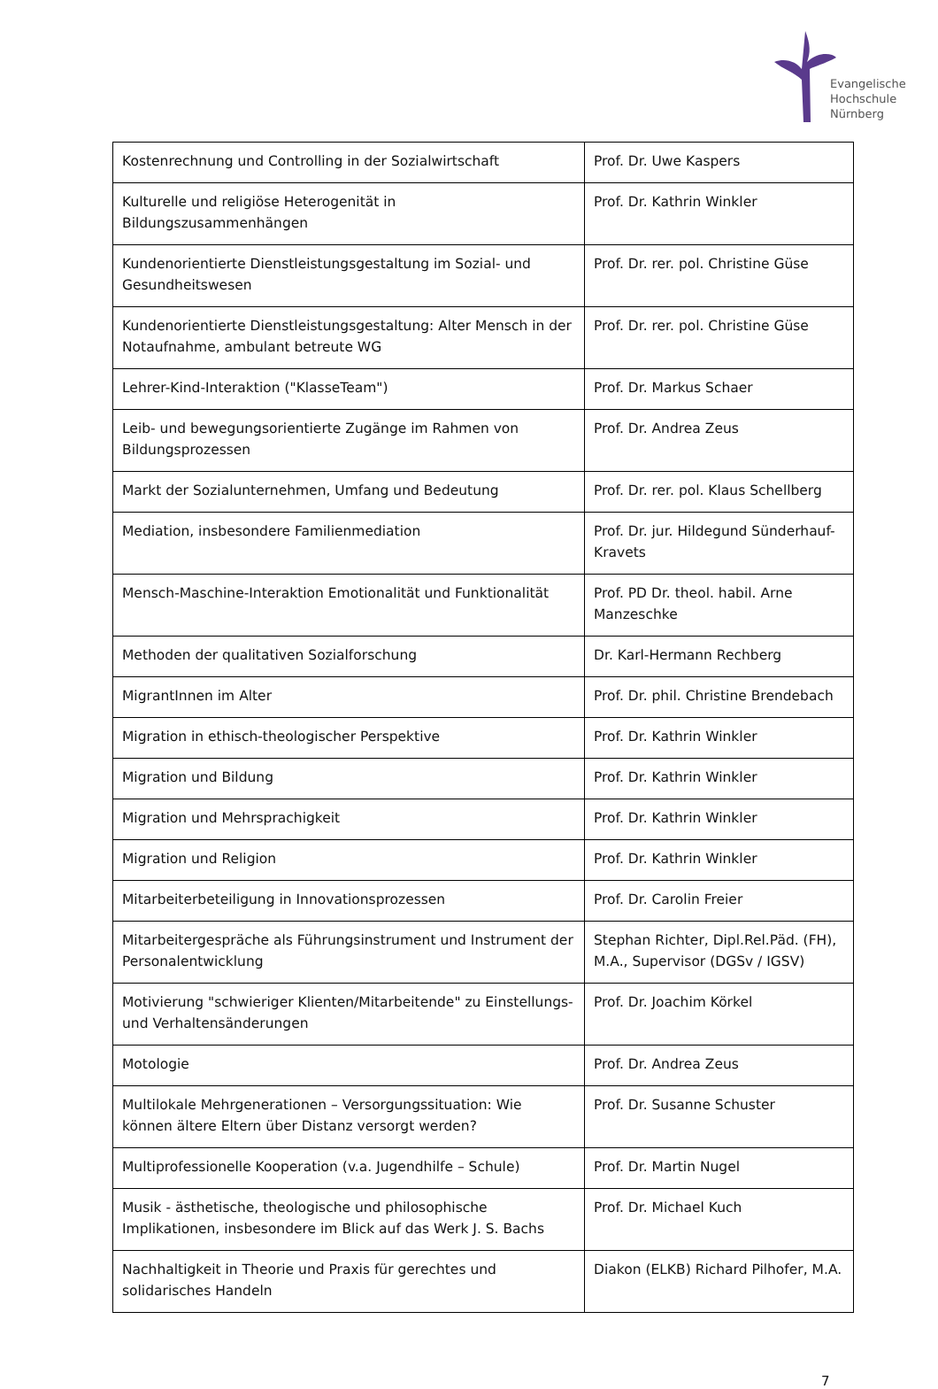Evangelische
Hochschule
Nürnberg
| Kostenrechnung und Controlling in der Sozialwirtschaft | Prof. Dr. Uwe Kaspers |
| Kulturelle und religiöse Heterogenität in Bildungszusammenhängen | Prof. Dr. Kathrin Winkler |
| Kundenorientierte Dienstleistungsgestaltung im Sozial- und Gesundheitswesen | Prof. Dr. rer. pol. Christine Güse |
| Kundenorientierte Dienstleistungsgestaltung: Alter Mensch in der Notaufnahme, ambulant betreute WG | Prof. Dr. rer. pol. Christine Güse |
| Lehrer-Kind-Interaktion ("KlasseTeam") | Prof. Dr. Markus Schaer |
| Leib- und bewegungsorientierte Zugänge im Rahmen von Bildungsprozessen | Prof. Dr. Andrea Zeus |
| Markt der Sozialunternehmen, Umfang und Bedeutung | Prof. Dr. rer. pol. Klaus Schellberg |
| Mediation, insbesondere Familienmediation | Prof. Dr. jur. Hildegund Sünderhauf-Kravets |
| Mensch-Maschine-Interaktion Emotionalität und Funktionalität | Prof. PD Dr. theol. habil. Arne Manzeschke |
| Methoden der qualitativen Sozialforschung | Dr. Karl-Hermann Rechberg |
| MigrantInnen im Alter | Prof. Dr. phil. Christine Brendebach |
| Migration in ethisch-theologischer Perspektive | Prof. Dr. Kathrin Winkler |
| Migration und Bildung | Prof. Dr. Kathrin Winkler |
| Migration und Mehrsprachigkeit | Prof. Dr. Kathrin Winkler |
| Migration und Religion | Prof. Dr. Kathrin Winkler |
| Mitarbeiterbeteiligung in Innovationsprozessen | Prof. Dr. Carolin Freier |
| Mitarbeitergespräche als Führungsinstrument und Instrument der Personalentwicklung | Stephan Richter, Dipl.Rel.Päd. (FH), M.A., Supervisor (DGSv / IGSV) |
| Motivierung "schwieriger Klienten/Mitarbeitende" zu Einstellungs- und Verhaltensänderungen | Prof. Dr. Joachim Körkel |
| Motologie | Prof. Dr. Andrea Zeus |
| Multilokale Mehrgenerationen – Versorgungssituation: Wie können ältere Eltern über Distanz versorgt werden? | Prof. Dr. Susanne Schuster |
| Multiprofessionelle Kooperation (v.a. Jugendhilfe – Schule) | Prof. Dr. Martin Nugel |
| Musik - ästhetische, theologische und philosophische Implikationen, insbesondere im Blick auf das Werk J. S. Bachs | Prof. Dr. Michael Kuch |
| Nachhaltigkeit in Theorie und Praxis für gerechtes und solidarisches Handeln | Diakon (ELKB) Richard Pilhofer, M.A. |
7